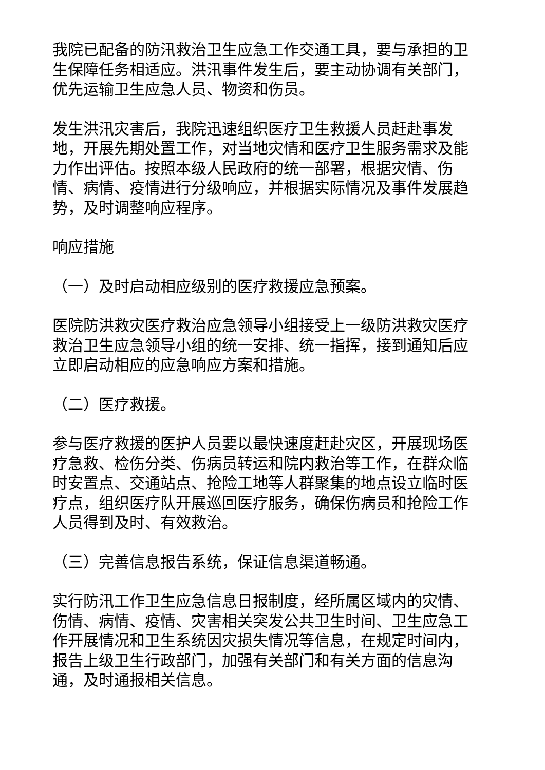我院已配备的防汛救治卫生应急工作交通工具，要与承担的卫生保障任务相适应。洪汛事件发生后，要主动协调有关部门，优先运输卫生应急人员、物资和伤员。
发生洪汛灾害后，我院迅速组织医疗卫生救援人员赶赴事发地，开展先期处置工作，对当地灾情和医疗卫生服务需求及能力作出评估。按照本级人民政府的统一部署，根据灾情、伤情、病情、疫情进行分级响应，并根据实际情况及事件发展趋势，及时调整响应程序。
响应措施
（一）及时启动相应级别的医疗救援应急预案。
医院防洪救灾医疗救治应急领导小组接受上一级防洪救灾医疗救治卫生应急领导小组的统一安排、统一指挥，接到通知后应立即启动相应的应急响应方案和措施。
（二）医疗救援。
参与医疗救援的医护人员要以最快速度赶赴灾区，开展现场医疗急救、检伤分类、伤病员转运和院内救治等工作，在群众临时安置点、交通站点、抢险工地等人群聚集的地点设立临时医疗点，组织医疗队开展巡回医疗服务，确保伤病员和抢险工作人员得到及时、有效救治。
（三）完善信息报告系统，保证信息渠道畅通。
实行防汛工作卫生应急信息日报制度，经所属区域内的灾情、伤情、病情、疫情、灾害相关突发公共卫生时间、卫生应急工作开展情况和卫生系统因灾损失情况等信息，在规定时间内，报告上级卫生行政部门，加强有关部门和有关方面的信息沟通，及时通报相关信息。